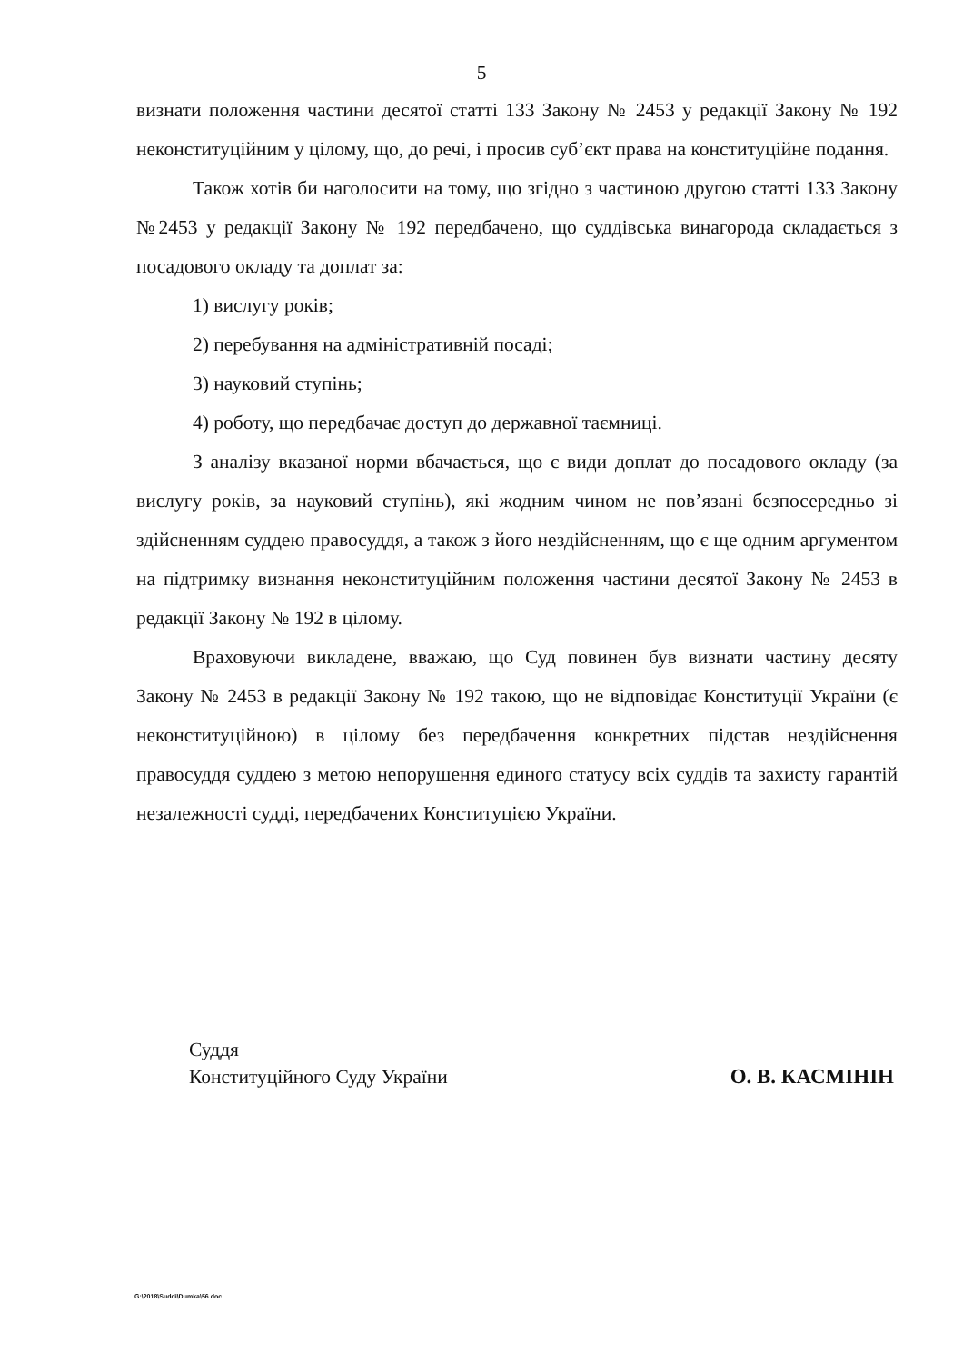5
визнати положення частини десятої статті 133 Закону № 2453 у редакції Закону № 192 неконституційним у цілому, що, до речі, і просив суб’єкт права на конституційне подання.
Також хотів би наголосити на тому, що згідно з частиною другою статті 133 Закону №2453 у редакції Закону № 192 передбачено, що суддівська винагорода складається з посадового окладу та доплат за:
1) вислугу років;
2) перебування на адміністративній посаді;
3) науковий ступінь;
4) роботу, що передбачає доступ до державної таємниці.
З аналізу вказаної норми вбачається, що є види доплат до посадового окладу (за вислугу років, за науковий ступінь), які жодним чином не пов’язані безпосередньо зі здійсненням суддею правосуддя, а також з його нездійсненням, що є ще одним аргументом на підтримку визнання неконституційним положення частини десятої Закону № 2453 в редакції Закону № 192 в цілому.
Враховуючи викладене, вважаю, що Суд повинен був визнати частину десяту Закону № 2453 в редакції Закону № 192 такою, що не відповідає Конституції України (є неконституційною) в цілому без передбачення конкретних підстав нездійснення правосуддя суддею з метою непорушення единого статусу всіх суддів та захисту гарантій незалежності судді, передбачених Конституцією України.
Суддя
Конституційного Суду України
О. В. КАСМІНІН
G:\2018\Suddi\Dumka\56.doc